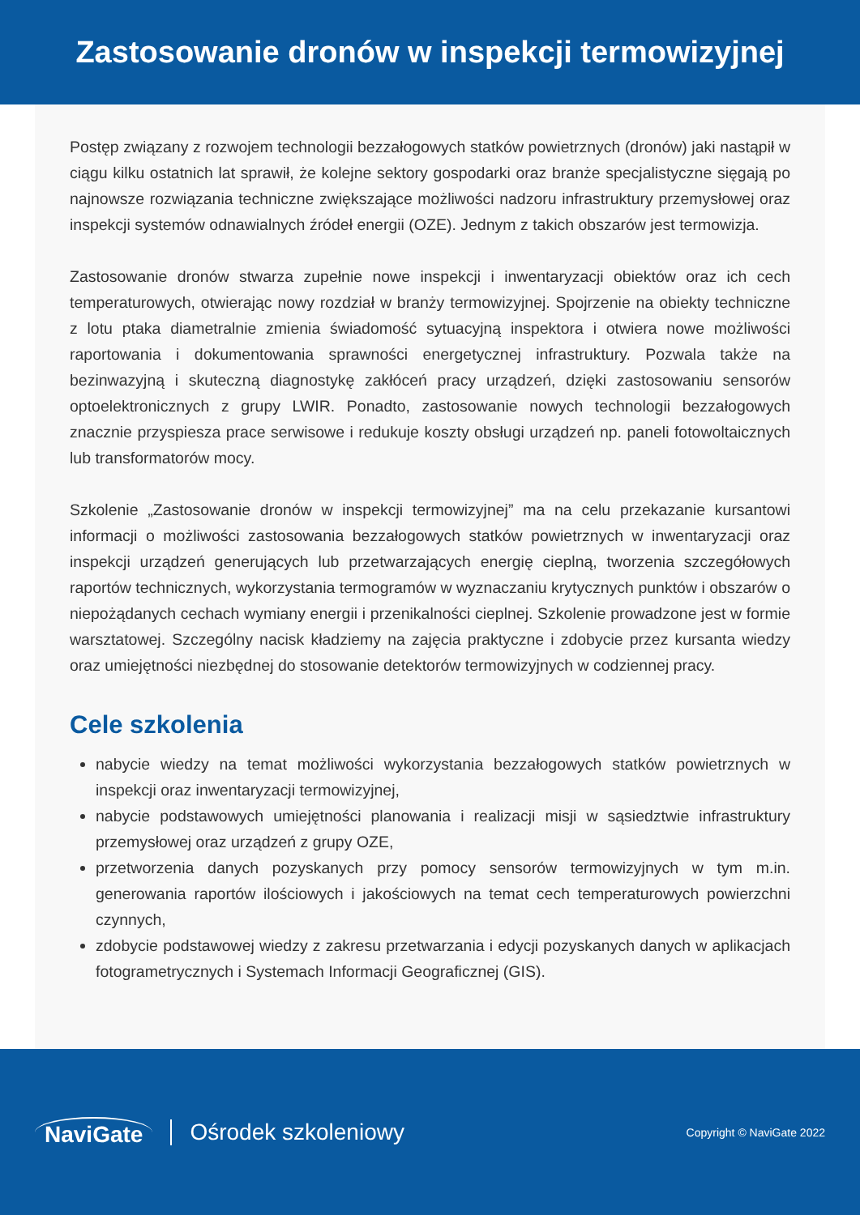Zastosowanie dronów w inspekcji termowizyjnej
Postęp związany z rozwojem technologii bezzałogowych statków powietrznych (dronów) jaki nastąpił w ciągu kilku ostatnich lat sprawił, że kolejne sektory gospodarki oraz branże specjalistyczne sięgają po najnowsze rozwiązania techniczne zwiększające możliwości nadzoru infrastruktury przemysłowej oraz inspekcji systemów odnawialnych źródeł energii (OZE). Jednym z takich obszarów jest termowizja.
Zastosowanie dronów stwarza zupełnie nowe inspekcji i inwentaryzacji obiektów oraz ich cech temperaturowych, otwierając nowy rozdział w branży termowizyjnej. Spojrzenie na obiekty techniczne z lotu ptaka diametralnie zmienia świadomość sytuacyjną inspektora i otwiera nowe możliwości raportowania i dokumentowania sprawności energetycznej infrastruktury. Pozwala także na bezinwazyjną i skuteczną diagnostykę zakłóceń pracy urządzeń, dzięki zastosowaniu sensorów optoelektronicznych z grupy LWIR. Ponadto, zastosowanie nowych technologii bezzałogowych znacznie przyspiesza prace serwisowe i redukuje koszty obsługi urządzeń np. paneli fotowoltaicznych lub transformatorów mocy.
Szkolenie „Zastosowanie dronów w inspekcji termowizyjnej” ma na celu przekazanie kursantowi informacji o możliwości zastosowania bezzałogowych statków powietrznych w inwentaryzacji oraz inspekcji urządzeń generujących lub przetwarzających energię cieplną, tworzenia szczegółowych raportów technicznych, wykorzystania termogramów w wyznaczaniu krytycznych punktów i obszarów o niepożądanych cechach wymiany energii i przenikalności cieplnej. Szkolenie prowadzone jest w formie warsztatowej. Szczególny nacisk kładziemy na zajęcia praktyczne i zdobycie przez kursanta wiedzy oraz umiejętności niezbędnej do stosowanie detektorów termowizyjnych w codziennej pracy.
Cele szkolenia
nabycie wiedzy na temat możliwości wykorzystania bezzałogowych statków powietrznych w inspekcji oraz inwentaryzacji termowizyjnej,
nabycie podstawowych umiejętności planowania i realizacji misji w sąsiedztwie infrastruktury przemysłowej oraz urządzeń z grupy OZE,
przetworzenia danych pozyskanych przy pomocy sensorów termowizyjnych w tym m.in. generowania raportów ilościowych i jakościowych na temat cech temperaturowych powierzchni czynnych,
zdobycie podstawowej wiedzy z zakresu przetwarzania i edycji pozyskanych danych w aplikacjach fotogrametrycznych i Systemach Informacji Geograficznej (GIS).
NaviGate Ośrodek szkoleniowy
Copyright © NaviGate 2022